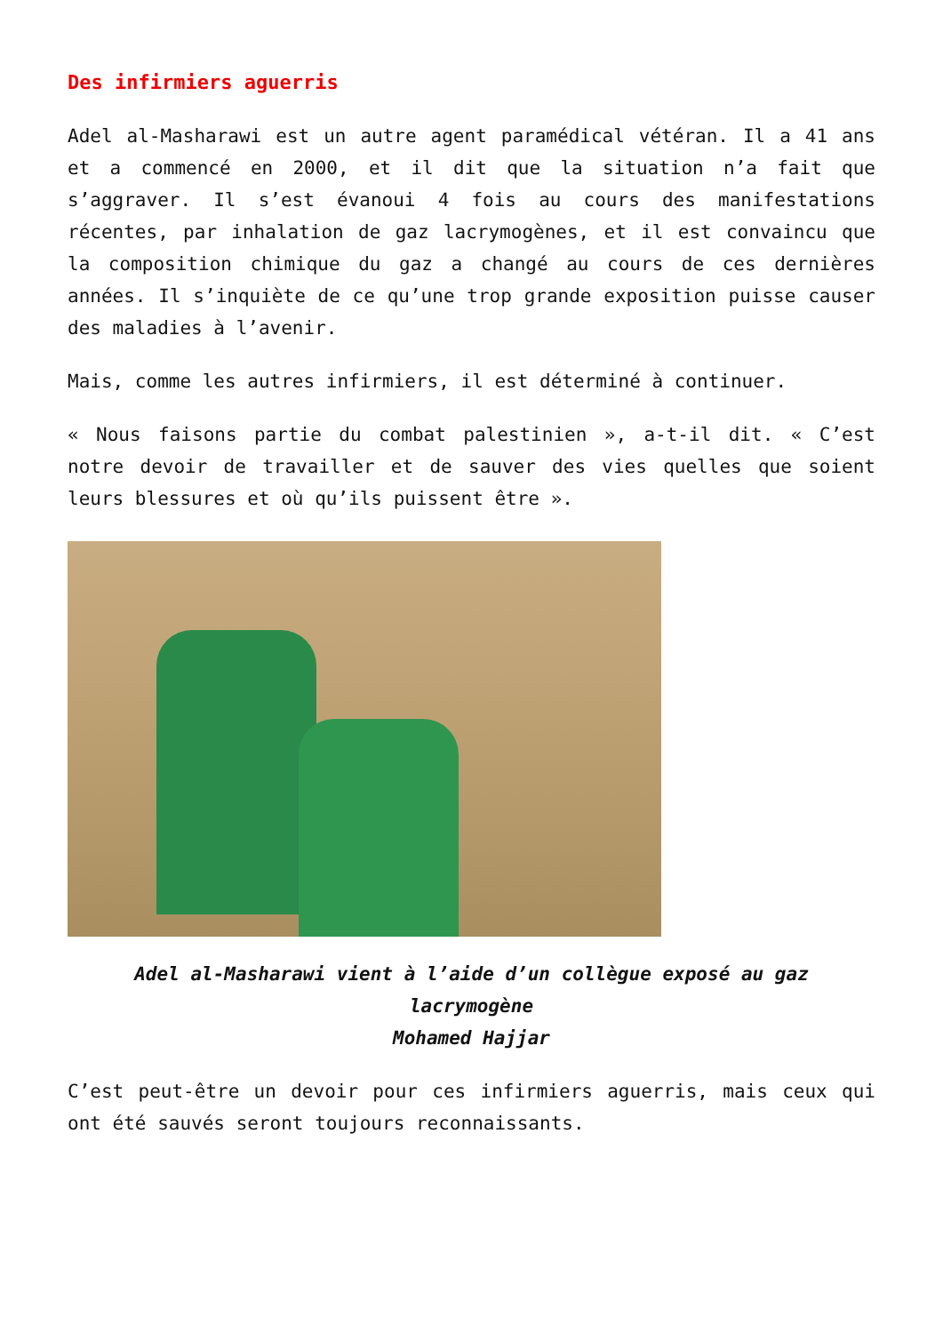Des infirmiers aguerris
Adel al-Masharawi est un autre agent paramédical vétéran. Il a 41 ans et a commencé en 2000, et il dit que la situation n’a fait que s’aggraver. Il s’est évanoui 4 fois au cours des manifestations récentes, par inhalation de gaz lacrymogènes, et il est convaincu que la composition chimique du gaz a changé au cours de ces dernières années. Il s’inquiète de ce qu’une trop grande exposition puisse causer des maladies à l’avenir.
Mais, comme les autres infirmiers, il est déterminé à continuer.
« Nous faisons partie du combat palestinien », a-t-il dit. « C’est notre devoir de travailler et de sauver des vies quelles que soient leurs blessures et où qu’ils puissent être ».
Adel al-Masharawi vient à l’aide d’un collègue exposé au gaz lacrymogène
Mohamed Hajjar
C’est peut-être un devoir pour ces infirmiers aguerris, mais ceux qui ont été sauvés seront toujours reconnaissants.